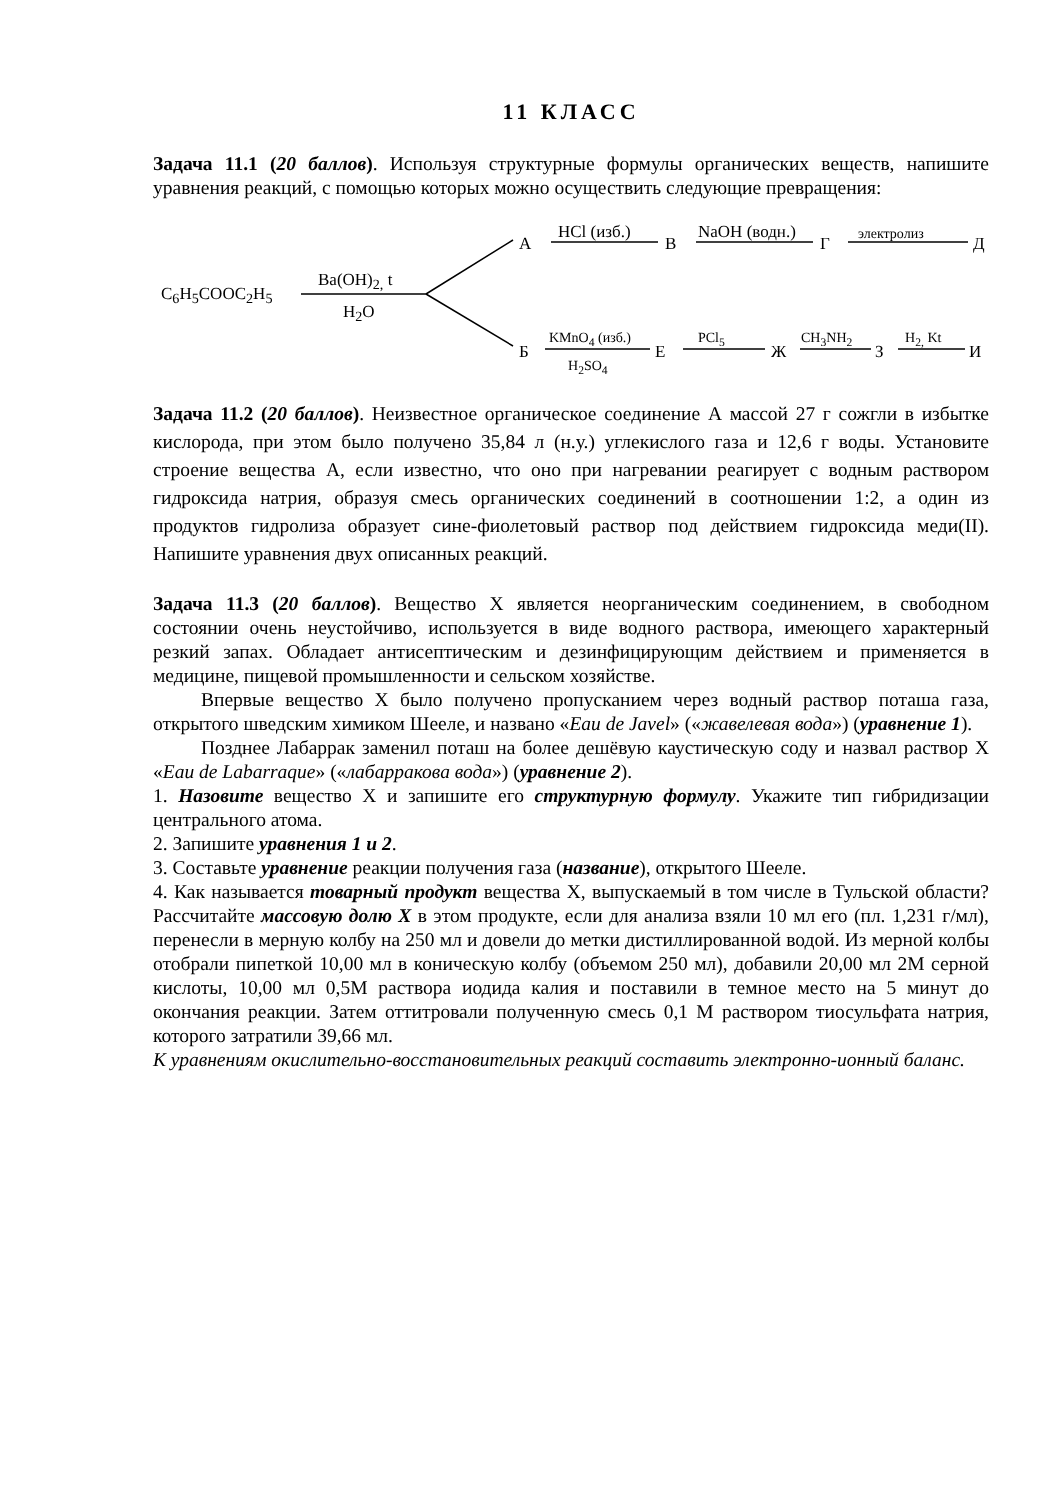11 КЛАСС
Задача 11.1 (20 баллов). Используя структурные формулы органических веществ, напишите уравнения реакций, с помощью которых можно осуществить следующие превращения:
C<sub>6</sub>H<sub>5</sub>COOC<sub>2</sub>H<sub>5</sub>
Ba(OH)<sub>2,</sub> t
H<sub>2</sub>O
А
HCl (изб.)
В
NaOH (водн.)
Г
электролиз
Д
Б
KMnO<sub>4</sub> (изб.)
H<sub>2</sub>SO<sub>4</sub>
Е
PCl<sub>5</sub>
Ж
CH<sub>3</sub>NH<sub>2</sub>
З
H<sub>2,</sub> Kt
И
Задача 11.2 (20 баллов). Неизвестное органическое соединение А массой 27 г сожгли в избытке кислорода, при этом было получено 35,84 л (н.у.) углекислого газа и 12,6 г воды. Установите строение вещества А, если известно, что оно при нагревании реагирует с водным раствором гидроксида натрия, образуя смесь органических соединений в соотношении 1:2, а один из продуктов гидролиза образует сине-фиолетовый раствор под действием гидроксида меди(II). Напишите уравнения двух описанных реакций.
Задача 11.3 (20 баллов). Вещество Х является неорганическим соединением, в свободном состоянии очень неустойчиво, используется в виде водного раствора, имеющего характерный резкий запах. Обладает антисептическим и дезинфицирующим действием и применяется в медицине, пищевой промышленности и сельском хозяйстве.
Впервые вещество Х было получено пропусканием через водный раствор поташа газа, открытого шведским химиком Шееле, и названо «Eau de Javel» («жавелевая вода») (уравнение 1).
Позднее Лабаррак заменил поташ на более дешёвую каустическую соду и назвал раствор Х «Eau de Labarraque» («лабарракова вода») (уравнение 2).
1. Назовите вещество Х и запишите его структурную формулу. Укажите тип гибридизации центрального атома.
2. Запишите уравнения 1 и 2.
3. Составьте уравнение реакции получения газа (название), открытого Шееле.
4. Как называется товарный продукт вещества Х, выпускаемый в том числе в Тульской области? Рассчитайте массовую долю Х в этом продукте, если для анализа взяли 10 мл его (пл. 1,231 г/мл), перенесли в мерную колбу на 250 мл и довели до метки дистиллированной водой. Из мерной колбы отобрали пипеткой 10,00 мл в коническую колбу (объемом 250 мл), добавили 20,00 мл 2М серной кислоты, 10,00 мл 0,5М раствора иодида калия и поставили в темное место на 5 минут до окончания реакции. Затем оттитровали полученную смесь 0,1 М раствором тиосульфата натрия, которого затратили 39,66 мл.
К уравнениям окислительно-восстановительных реакций составить электронно-ионный баланс.